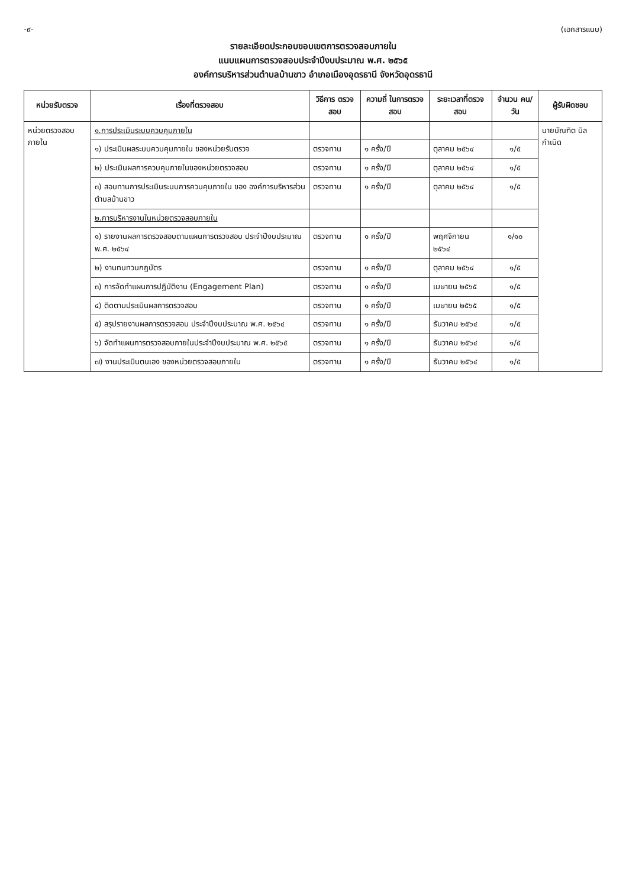-๙- (เอกสารแนบ)
รายละเอียดประกอบขอบเขตการตรวจสอบภายใน
แนบแผนการตรวจสอบประจำปีงบประมาณ พ.ศ. ๒๕๖๕
องค์การบริหารส่วนตำบลบ้านขาว อำเภอเมืองอุดรธานี จังหวัดอุดรธานี
| หน่วยรับตรวจ | เรื่องที่ตรวจสอบ | วิธีการ ตรวจสอบ | ความถี่ ในการตรวจสอบ | ระยะเวลาที่ตรวจสอบ | จำนวน คน/วัน | ผู้รับผิดชอบ |
| --- | --- | --- | --- | --- | --- | --- |
| หน่วยตรวจสอบ ภายใน | ๑.การประเมินระบบควบคุมภายใน | | | | | นายบัณฑิต นิลกำเนิด |
| | ๑) ประเมินผลระบบควบคุมภายใน ของหน่วยรับตรวจ | ตรวจทาน | ๑ ครั้ง/ปี | ตุลาคม ๒๕๖๔ | ๑/๕ | |
| | ๒) ประเมินผลการควบคุมภายในของหน่วยตรวจสอบ | ตรวจทาน | ๑ ครั้ง/ปี | ตุลาคม ๒๕๖๔ | ๑/๕ | |
| | ๓) สอบทานการประเมินระบบการควบคุมภายใน ของ องค์การบริหารส่วนตำบลบ้านขาว | ตรวจทาน | ๑ ครั้ง/ปี | ตุลาคม ๒๕๖๔ | ๑/๕ | |
| | ๒.การบริหารงานในหน่วยตรวจสอบภายใน | | | | | |
| | ๑) รายงานผลการตรวจสอบตามแผนการตรวจสอบ ประจำปีงบประมาณ พ.ศ. ๒๕๖๔ | ตรวจทาน | ๑ ครั้ง/ปี | พฤศจิกายน ๒๕๖๔ | ๑/๑๐ | |
| | ๒) งานทบทวนกฎบัตร | ตรวจทาน | ๑ ครั้ง/ปี | ตุลาคม ๒๕๖๔ | ๑/๕ | |
| | ๓) การจัดทำแผนการปฏิบัติงาน (Engagement Plan) | ตรวจทาน | ๑ ครั้ง/ปี | เมษายน ๒๕๖๕ | ๑/๕ | |
| | ๔) ติดตามประเมินผลการตรวจสอบ | ตรวจทาน | ๑ ครั้ง/ปี | เมษายน ๒๕๖๕ | ๑/๕ | |
| | ๕) สรุปรายงานผลการตรวจสอบ ประจำปีงบประมาณ พ.ศ. ๒๕๖๔ | ตรวจทาน | ๑ ครั้ง/ปี | ธันวาคม ๒๕๖๔ | ๑/๕ | |
| | ๖) จัดทำแผนการตรวจสอบภายในประจำปีงบประมาณ พ.ศ. ๒๕๖๕ | ตรวจทาน | ๑ ครั้ง/ปี | ธันวาคม ๒๕๖๔ | ๑/๕ | |
| | ๗) งานประเมินตนเอง ของหน่วยตรวจสอบภายใน | ตรวจทาน | ๑ ครั้ง/ปี | ธันวาคม ๒๕๖๔ | ๑/๕ | |